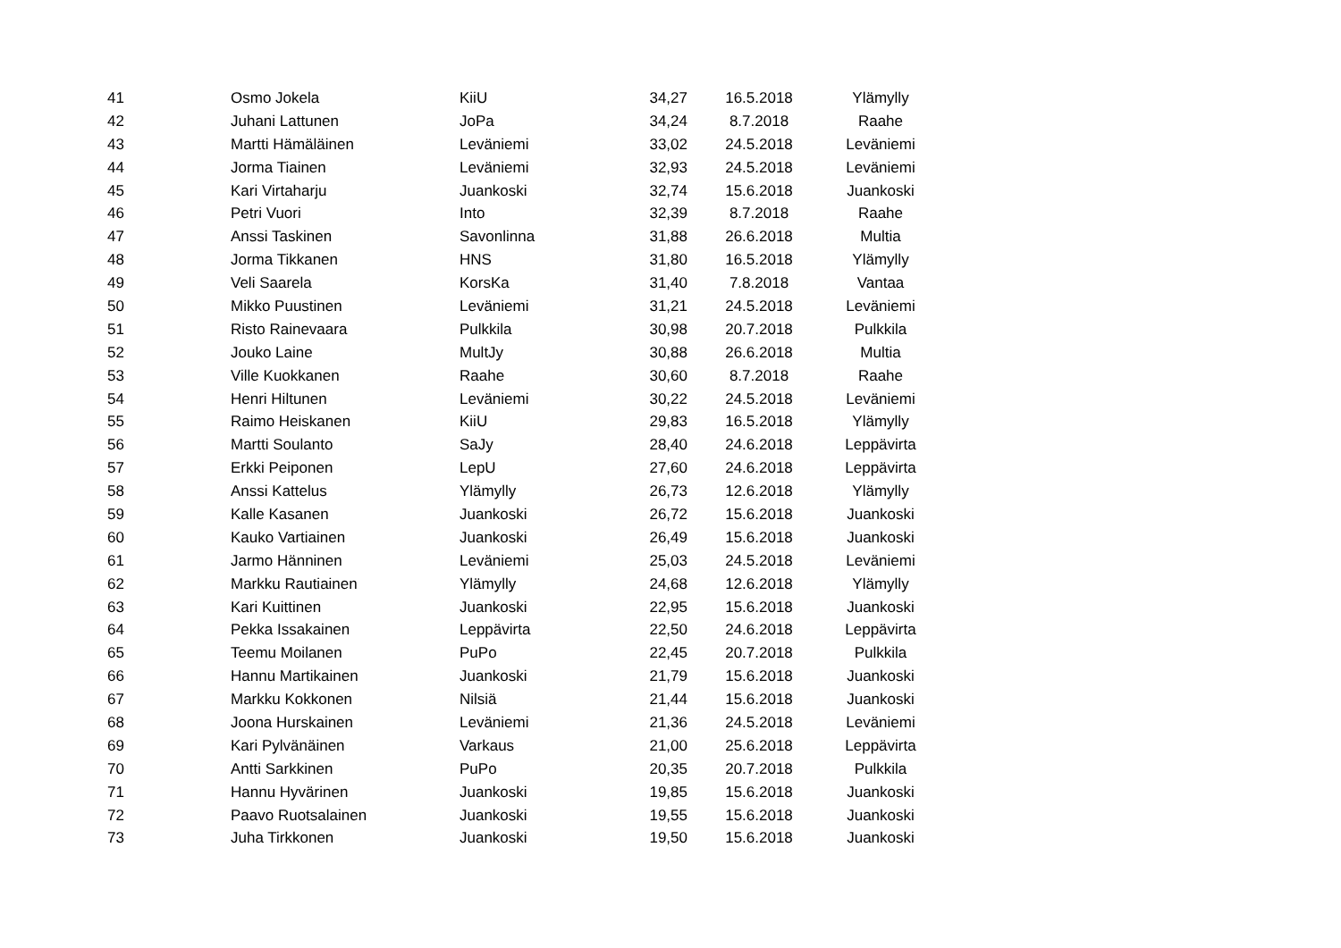| 41 | Osmo Jokela | KiiU | 34,27 | 16.5.2018 | Ylämylly |
| 42 | Juhani Lattunen | JoPa | 34,24 | 8.7.2018 | Raahe |
| 43 | Martti Hämäläinen | Leväniemi | 33,02 | 24.5.2018 | Leväniemi |
| 44 | Jorma Tiainen | Leväniemi | 32,93 | 24.5.2018 | Leväniemi |
| 45 | Kari Virtaharju | Juankoski | 32,74 | 15.6.2018 | Juankoski |
| 46 | Petri Vuori | Into | 32,39 | 8.7.2018 | Raahe |
| 47 | Anssi Taskinen | Savonlinna | 31,88 | 26.6.2018 | Multia |
| 48 | Jorma Tikkanen | HNS | 31,80 | 16.5.2018 | Ylämylly |
| 49 | Veli Saarela | KorsKa | 31,40 | 7.8.2018 | Vantaa |
| 50 | Mikko Puustinen | Leväniemi | 31,21 | 24.5.2018 | Leväniemi |
| 51 | Risto Rainevaara | Pulkkila | 30,98 | 20.7.2018 | Pulkkila |
| 52 | Jouko Laine | MultJy | 30,88 | 26.6.2018 | Multia |
| 53 | Ville Kuokkanen | Raahe | 30,60 | 8.7.2018 | Raahe |
| 54 | Henri Hiltunen | Leväniemi | 30,22 | 24.5.2018 | Leväniemi |
| 55 | Raimo Heiskanen | KiiU | 29,83 | 16.5.2018 | Ylämylly |
| 56 | Martti Soulanto | SaJy | 28,40 | 24.6.2018 | Leppävirta |
| 57 | Erkki Peiponen | LepU | 27,60 | 24.6.2018 | Leppävirta |
| 58 | Anssi Kattelus | Ylämylly | 26,73 | 12.6.2018 | Ylämylly |
| 59 | Kalle Kasanen | Juankoski | 26,72 | 15.6.2018 | Juankoski |
| 60 | Kauko Vartiainen | Juankoski | 26,49 | 15.6.2018 | Juankoski |
| 61 | Jarmo Hänninen | Leväniemi | 25,03 | 24.5.2018 | Leväniemi |
| 62 | Markku Rautiainen | Ylämylly | 24,68 | 12.6.2018 | Ylämylly |
| 63 | Kari Kuittinen | Juankoski | 22,95 | 15.6.2018 | Juankoski |
| 64 | Pekka Issakainen | Leppävirta | 22,50 | 24.6.2018 | Leppävirta |
| 65 | Teemu Moilanen | PuPo | 22,45 | 20.7.2018 | Pulkkila |
| 66 | Hannu Martikainen | Juankoski | 21,79 | 15.6.2018 | Juankoski |
| 67 | Markku Kokkonen | Nilsiä | 21,44 | 15.6.2018 | Juankoski |
| 68 | Joona Hurskainen | Leväniemi | 21,36 | 24.5.2018 | Leväniemi |
| 69 | Kari Pylvänäinen | Varkaus | 21,00 | 25.6.2018 | Leppävirta |
| 70 | Antti Sarkkinen | PuPo | 20,35 | 20.7.2018 | Pulkkila |
| 71 | Hannu Hyvärinen | Juankoski | 19,85 | 15.6.2018 | Juankoski |
| 72 | Paavo Ruotsalainen | Juankoski | 19,55 | 15.6.2018 | Juankoski |
| 73 | Juha Tirkkonen | Juankoski | 19,50 | 15.6.2018 | Juankoski |